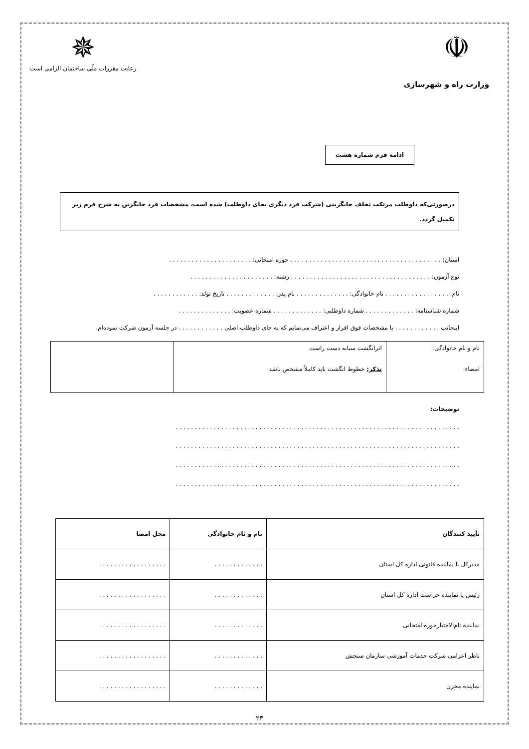☫
وزارت راه و شهرسازی
✵
رعایت مقررات ملّی ساختمان الزامی است
ادامه فرم شماره هشت
درصورتی‌که داوطلب مرتکب تخلف جایگزینی (شرکت فرد دیگری بجای داوطلب) شده است، مشخصات فرد جایگزین به شرح فرم زیر تکمیل گردد.
استان: . . . . . . . . . . . . . . . . . . . . . . . . . . . . . . . . . . . . . . . . حوزه امتحانی: . . . . . . . . . . . . . . . . . . . . . .
نوع آزمون: . . . . . . . . . . . . . . . . . . . . . . . . . . . . . . . . . . . . . رشته: . . . . . . . . . . . . . . . . . . . . . .
نام: . . . . . . . . . . . . . . . . . نام خانوادگی: . . . . . . . . . . . . . . نام پدر: . . . . . . . . . . . . . تاریخ تولد: . . . . . . . . . . . .
شماره شناسنامه: . . . . . . . . . . . . . شماره داوطلبی: . . . . . . . . . . . . . شماره عضویت: . . . . . . . . . . . . . .
اینجانب . . . . . . . . . . . . با مشخصات فوق اقرار و اعتراف می‌نمایم که به جای داوطلب اصلی . . . . . . . . . . . . در جلسه آزمون شرکت نموده‌ام.
| نام و نام خانوادگی: امضاء: | اثرانگشت سبابه دست راست تذکر: خطوط انگشت باید کاملاً مشخص باشد | |
توضیحات:
. . . . . . . . . . . . . . . . . . . . . . . . . . . . . . . . . . . . . . . . . . . . . . . . . . . . . . . . . . . . . . . . . . . . . . . . . . .
. . . . . . . . . . . . . . . . . . . . . . . . . . . . . . . . . . . . . . . . . . . . . . . . . . . . . . . . . . . . . . . . . . . . . . . . . . .
. . . . . . . . . . . . . . . . . . . . . . . . . . . . . . . . . . . . . . . . . . . . . . . . . . . . . . . . . . . . . . . . . . . . . . . . . . .
. . . . . . . . . . . . . . . . . . . . . . . . . . . . . . . . . . . . . . . . . . . . . . . . . . . . . . . . . . . . . . . . . . . . . . . . . . .
| تأیید کنندگان | نام و نام خانوادگی | محل امضا |
| --- | --- | --- |
| مدیرکل یا نماینده قانونی اداره کل استان | . . . . . . . . . . . . . | . . . . . . . . . . . . . . . . . . |
| رئیس یا نماینده حراست اداره کل استان | . . . . . . . . . . . . . | . . . . . . . . . . . . . . . . . . |
| نماینده تام‌الاختیارحوزه امتحانی | . . . . . . . . . . . . . | . . . . . . . . . . . . . . . . . . |
| ناظر اعزامی شرکت خدمات آموزشی سازمان سنجش | . . . . . . . . . . . . . | . . . . . . . . . . . . . . . . . . |
| نماینده مخزن | . . . . . . . . . . . . . | . . . . . . . . . . . . . . . . . . |
۲۳